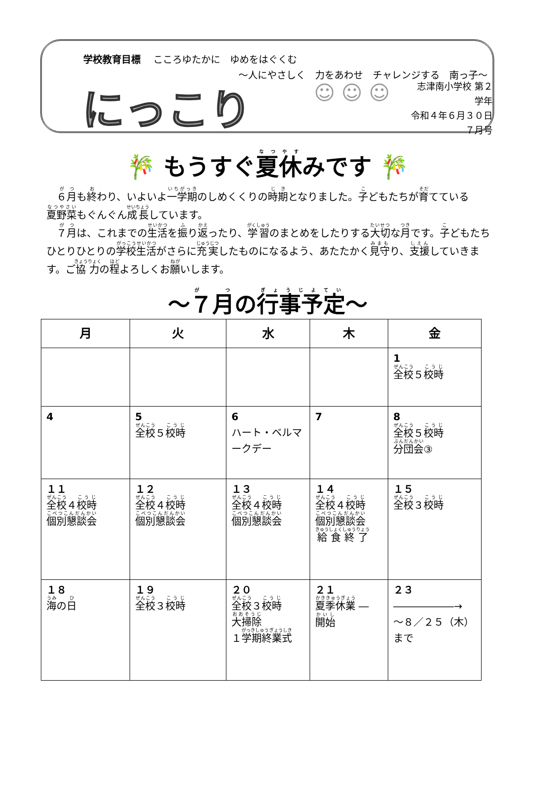学校教育目標　 こころゆたかに　ゆめをはぐくむ
～人にやさしく　力をあわせ　チャレンジする　南っ子～
にっこり
☺ ☺ ☺
志津南小学校 第２学年
令和４年６月３０日
７月号
🎋 もうすぐ夏休みです 🎋
　６月も終わり、いよいよ一学期のしめくくりの時期となりました。子どもたちが育てている夏野菜もぐんぐん成長しています。
　７月は、これまでの生活を振り返ったり、学習のまとめをしたりする大切な月です。子どもたちひとりひとりの学校生活がさらに充実したものになるよう、あたたかく見守り、支援していきます。ご協力の程よろしくお願いします。
～７月の行事予定～
| 月 | 火 | 水 | 木 | 金 |
| --- | --- | --- | --- | --- |
| | | | | 1 全校 ５ 校時 |
| 4 | 5 全校 ５ 校時 | 6 ハート・ベルマークデー | 7 | 8 全校 ５ 校時 分団会 ③ |
| １１ 全校 ４ 校時 個別懇談会 | １２ 全校 ４ 校時 個別懇談会 | １３ 全校 ４ 校時 個別懇談会 | １４ 全校 ４ 校時 個別懇談会 給食終了 | １５ 全校 ３ 校時 |
| １８ 海 の 日 | １９ 全校 ３ 校時 | ２０ 全校 ３ 校時 大掃除 １ 学期終業式 | ２１ 夏季休業 ― 開始 | ２３ ――――――→ ～８／２５（木） まで |